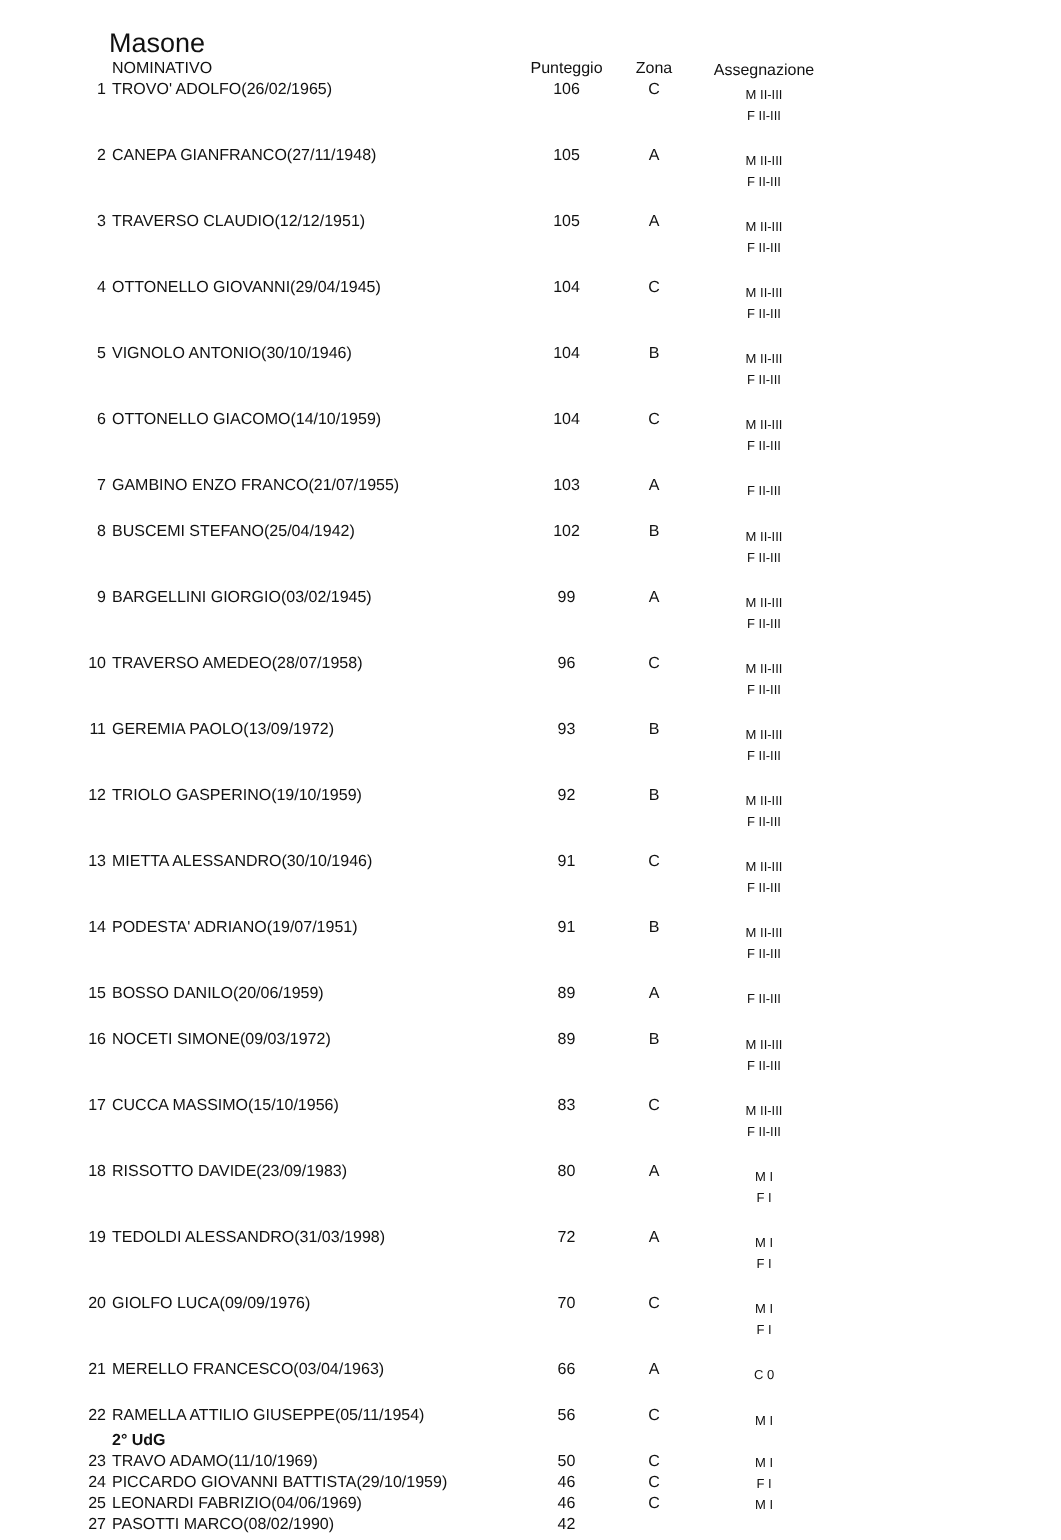Masone
| | NOMINATIVO | Punteggio | Zona | Assegnazione |
| --- | --- | --- | --- | --- |
| 1 | TROVO' ADOLFO(26/02/1965) | 106 | C | M II-III F II-III |
| 2 | CANEPA GIANFRANCO(27/11/1948) | 105 | A | M II-III F II-III |
| 3 | TRAVERSO CLAUDIO(12/12/1951) | 105 | A | M II-III F II-III |
| 4 | OTTONELLO GIOVANNI(29/04/1945) | 104 | C | M II-III F II-III |
| 5 | VIGNOLO ANTONIO(30/10/1946) | 104 | B | M II-III F II-III |
| 6 | OTTONELLO GIACOMO(14/10/1959) | 104 | C | M II-III F II-III |
| 7 | GAMBINO ENZO FRANCO(21/07/1955) | 103 | A | F II-III |
| 8 | BUSCEMI STEFANO(25/04/1942) | 102 | B | M II-III F II-III |
| 9 | BARGELLINI GIORGIO(03/02/1945) | 99 | A | M II-III F II-III |
| 10 | TRAVERSO AMEDEO(28/07/1958) | 96 | C | M II-III F II-III |
| 11 | GEREMIA PAOLO(13/09/1972) | 93 | B | M II-III F II-III |
| 12 | TRIOLO GASPERINO(19/10/1959) | 92 | B | M II-III F II-III |
| 13 | MIETTA ALESSANDRO(30/10/1946) | 91 | C | M II-III F II-III |
| 14 | PODESTA' ADRIANO(19/07/1951) | 91 | B | M II-III F II-III |
| 15 | BOSSO DANILO(20/06/1959) | 89 | A | F II-III |
| 16 | NOCETI SIMONE(09/03/1972) | 89 | B | M II-III F II-III |
| 17 | CUCCA MASSIMO(15/10/1956) | 83 | C | M II-III F II-III |
| 18 | RISSOTTO DAVIDE(23/09/1983) | 80 | A | M I F I |
| 19 | TEDOLDI ALESSANDRO(31/03/1998) | 72 | A | M I F I |
| 20 | GIOLFO LUCA(09/09/1976) | 70 | C | M I F I |
| 21 | MERELLO FRANCESCO(03/04/1963) | 66 | A | C 0 |
| 22 | RAMELLA ATTILIO GIUSEPPE(05/11/1954) | 56 | C | M I |
| | 2° UdG | | | |
| 23 | TRAVO ADAMO(11/10/1969) | 50 | C | M I |
| 24 | PICCARDO GIOVANNI BATTISTA(29/10/1959) | 46 | C | F I |
| 25 | LEONARDI FABRIZIO(04/06/1969) | 46 | C | M I |
| 27 | PASOTTI MARCO(08/02/1990) | 42 | | |